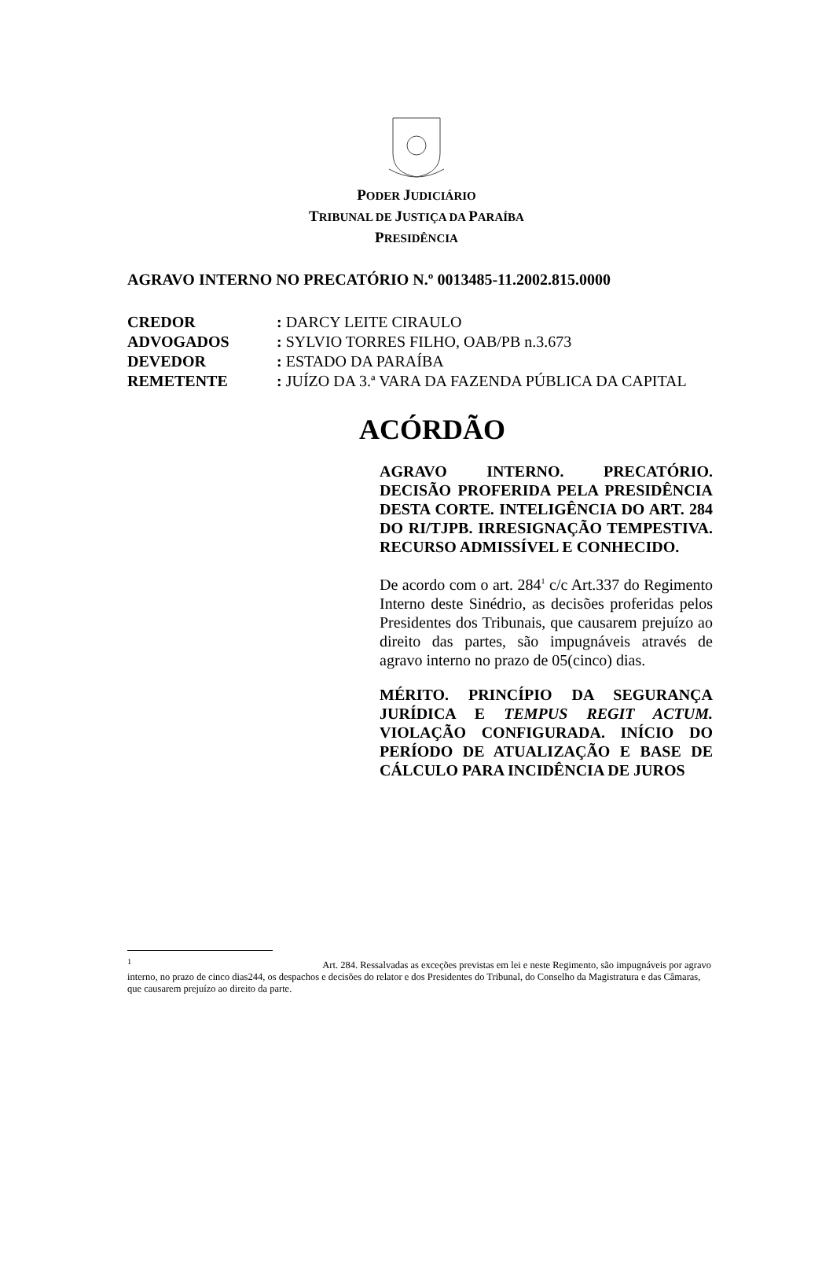PODER JUDICIÁRIO
TRIBUNAL DE JUSTIÇA DA PARAÍBA
PRESIDÊNCIA
AGRAVO INTERNO NO PRECATÓRIO N.º 0013485-11.2002.815.0000
| CREDOR | : DARCY LEITE CIRAULO |
| ADVOGADOS | : SYLVIO TORRES FILHO, OAB/PB n.3.673 |
| DEVEDOR | : ESTADO DA PARAÍBA |
| REMETENTE | : JUÍZO DA 3.ª VARA DA FAZENDA PÚBLICA DA CAPITAL |
ACÓRDÃO
AGRAVO INTERNO. PRECATÓRIO. DECISÃO PROFERIDA PELA PRESIDÊNCIA DESTA CORTE. INTELIGÊNCIA DO ART. 284 DO RI/TJPB. IRRESIGNAÇÃO TEMPESTIVA. RECURSO ADMISSÍVEL E CONHECIDO.
De acordo com o art. 284<sup>1</sup> c/c Art.337 do Regimento Interno deste Sinédrio, as decisões proferidas pelos Presidentes dos Tribunais, que causarem prejuízo ao direito das partes, são impugnáveis através de agravo interno no prazo de 05(cinco) dias.
MÉRITO. PRINCÍPIO DA SEGURANÇA JURÍDICA E TEMPUS REGIT ACTUM. VIOLAÇÃO CONFIGURADA. INÍCIO DO PERÍODO DE ATUALIZAÇÃO E BASE DE CÁLCULO PARA INCIDÊNCIA DE JUROS
<sup>1</sup> Art. 284. Ressalvadas as exceções previstas em lei e neste Regimento, são impugnáveis por agravo interno, no prazo de cinco dias244, os despachos e decisões do relator e dos Presidentes do Tribunal, do Conselho da Magistratura e das Câmaras, que causarem prejuízo ao direito da parte.